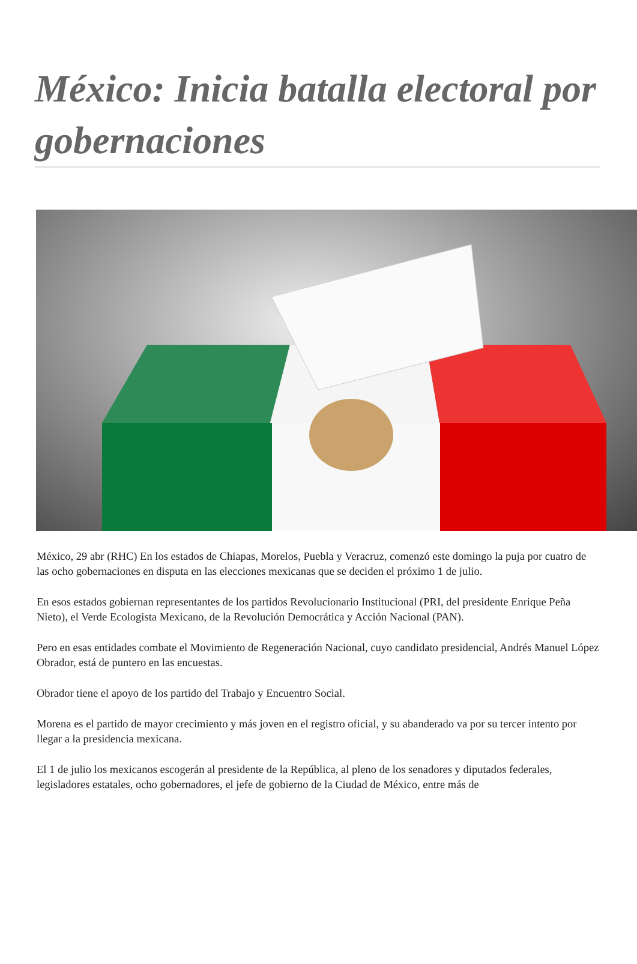México: Inicia batalla electoral por gobernaciones
México, 29 abr (RHC) En los estados de Chiapas, Morelos, Puebla y Veracruz, comenzó este domingo la puja por cuatro de las ocho gobernaciones en disputa en las elecciones mexicanas que se deciden el próximo 1 de julio.
En esos estados gobiernan representantes de los partidos Revolucionario Institucional (PRI, del presidente Enrique Peña Nieto), el Verde Ecologista Mexicano, de la Revolución Democrática y Acción Nacional (PAN).
Pero en esas entidades combate el Movimiento de Regeneración Nacional, cuyo candidato presidencial, Andrés Manuel López Obrador, está de puntero en las encuestas.
Obrador tiene el apoyo de los partido del Trabajo y Encuentro Social.
Morena es el partido de mayor crecimiento y más joven en el registro oficial, y su abanderado va por su tercer intento por llegar a la presidencia mexicana.
El 1 de julio los mexicanos escogerán al presidente de la República, al pleno de los senadores y diputados federales, legisladores estatales, ocho gobernadores, el jefe de gobierno de la Ciudad de México, entre más de